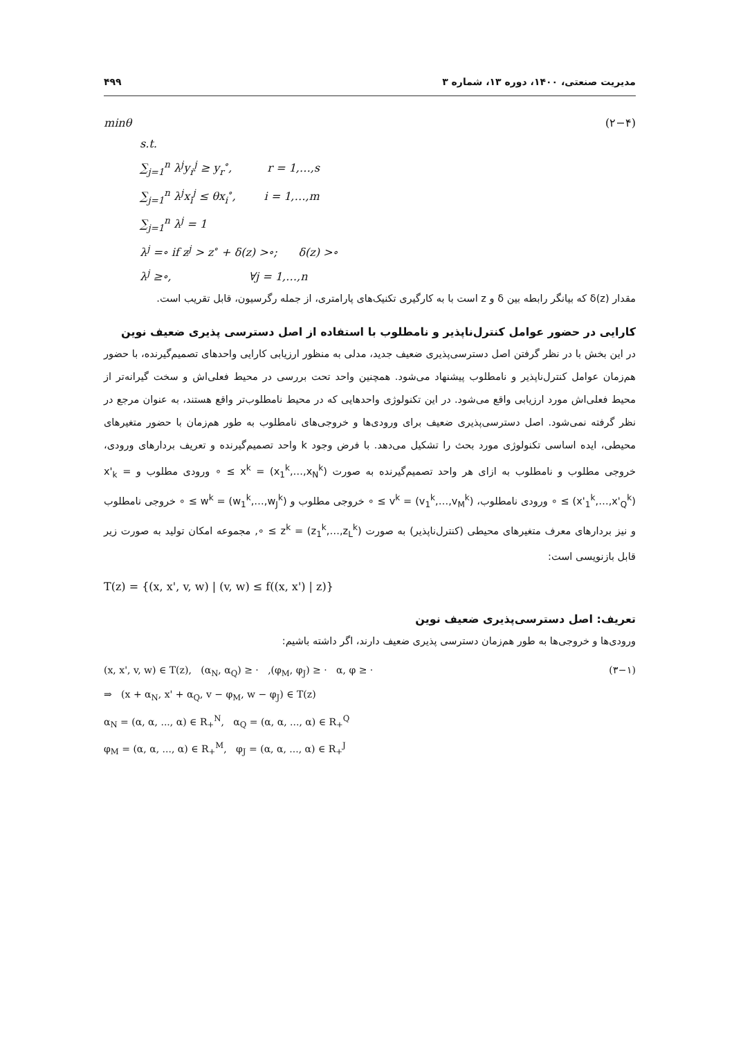مدیریت صنعتی، ۱۴۰۰، دوره ۱۳، شماره ۳ ۴۹۹
minθ (۲−۴)
s.t.
∑<sub>j=1</sub><sup>n</sup> λ<sup>j</sup>y<sub>r</sub><sup>j</sup> ≥ y<sub>r</sub><sup>∘</sup>, r = 1,…,s
∑<sub>j=1</sub><sup>n</sup> λ<sup>j</sup>x<sub>i</sub><sup>j</sup> ≤ θx<sub>i</sub><sup>∘</sup>, i = 1,…,m
∑<sub>j=1</sub><sup>n</sup> λ<sup>j</sup> = 1
λ<sup>j</sup> =∘ if z<sup>j</sup> > z<sup>∘</sup> + δ(z) >∘; δ(z) >∘
λ<sup>j</sup> ≥∘, ∀j = 1,…,n
مقدار δ(z) که بیانگر رابطه بین δ و z است با به کارگیری تکنیک‌های پارامتری، از جمله رگرسیون، قابل تقریب است.
کارایی در حضور عوامل کنترل‌ناپذیر و نامطلوب با استفاده از اصل دسترسی پذیری ضعیف نوین
در این بخش با در نظر گرفتن اصل دسترسی‌پذیری ضعیف جدید، مدلی به منظور ارزیابی کارایی واحدهای تصمیم‌گیرنده، با حضور هم‌زمان عوامل کنترل‌ناپذیر و نامطلوب پیشنهاد می‌شود. همچنین واحد تحت بررسی در محیط فعلی‌اش و سخت گیرانه‌تر از محیط فعلی‌اش مورد ارزیابی واقع می‌شود. در این تکنولوژی واحدهایی که در محیط نامطلوب‌تر واقع هستند، به عنوان مرجع در نظر گرفته نمی‌شود. اصل دسترسی‌پذیری ضعیف برای ورودی‌ها و خروجی‌های نامطلوب به طور هم‌زمان با حضور متغیرهای محیطی، ایده اساسی تکنولوژی مورد بحث را تشکیل می‌دهد. با فرض وجود k واحد تصمیم‌گیرنده و تعریف بردارهای ورودی، خروجی مطلوب و نامطلوب به ازای هر واحد تصمیم‌گیرنده به صورت x<sup>k</sup> = (x<sub>1</sub><sup>k</sup>,…,x<sub>N</sub><sup>k</sup>) ≥ ∘ ورودی مطلوب و x'<sub>k</sub> = (x'<sub>1</sub><sup>k</sup>,…,x'<sub>Q</sub><sup>k</sup>) ≥ ∘ ورودی نامطلوب، v<sup>k</sup> = (v<sub>1</sub><sup>k</sup>,…,v<sub>M</sub><sup>k</sup>) ≥ ∘ خروجی مطلوب و w<sup>k</sup> = (w<sub>1</sub><sup>k</sup>,…,w<sub>J</sub><sup>k</sup>) ≥ ∘ خروجی نامطلوب و نیز بردارهای معرف متغیرهای محیطی (کنترل‌ناپذیر) به صورت z<sup>k</sup> = (z<sub>1</sub><sup>k</sup>,…,z<sub>L</sub><sup>k</sup>) ≥ ∘, مجموعه امکان تولید به صورت زیر قابل بازنویسی است:
T(z) = {(x, x', v, w) | (v, w) ≤ f((x, x') | z)}
تعریف: اصل دسترسی‌پذیری ضعیف نوین
ورودی‌ها و خروجی‌ها به طور هم‌زمان دسترسی پذیری ضعیف دارند، اگر داشته باشیم:
(x, x', v, w) ∈ T(z), (α<sub>N</sub>, α<sub>Q</sub>) ≥ · ,(φ<sub>M</sub>, φ<sub>J</sub>) ≥ · α, φ ≥ · (۳−۱)
⇒ (x + α<sub>N</sub>, x' + α<sub>Q</sub>, v − φ<sub>M</sub>, w − φ<sub>J</sub>) ∈ T(z)
α<sub>N</sub> = (α, α, ..., α) ∈ R<sub>+</sub><sup>N</sup>, α<sub>Q</sub> = (α, α, ..., α) ∈ R<sub>+</sub><sup>Q</sup>
φ<sub>M</sub> = (α, α, ..., α) ∈ R<sub>+</sub><sup>M</sup>, φ<sub>J</sub> = (α, α, ..., α) ∈ R<sub>+</sub><sup>J</sup>